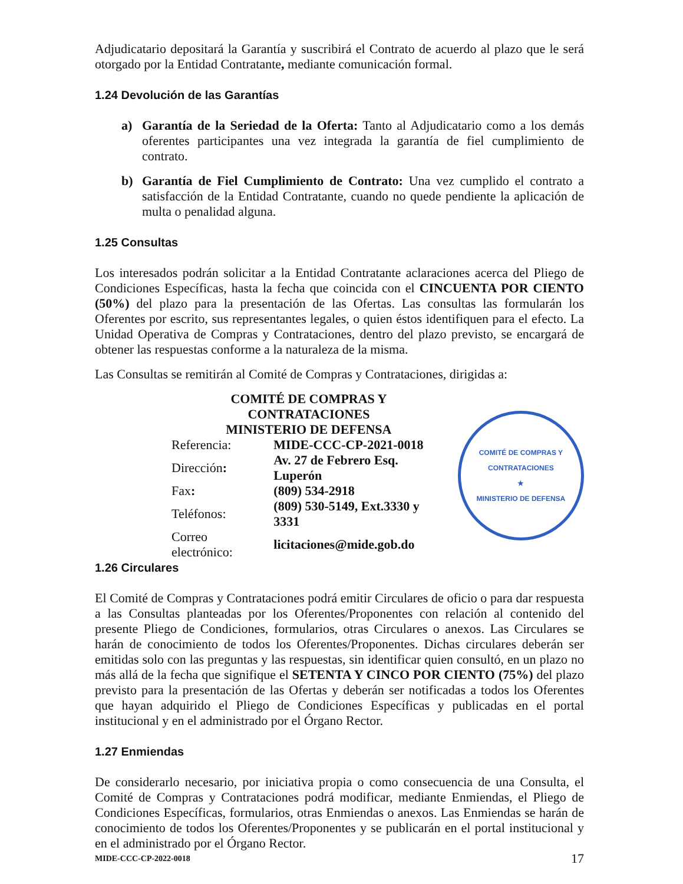Adjudicatario depositará la Garantía y suscribirá el Contrato de acuerdo al plazo que le será otorgado por la Entidad Contratante, mediante comunicación formal.
1.24 Devolución de las Garantías
a) Garantía de la Seriedad de la Oferta: Tanto al Adjudicatario como a los demás oferentes participantes una vez integrada la garantía de fiel cumplimiento de contrato.
b) Garantía de Fiel Cumplimiento de Contrato: Una vez cumplido el contrato a satisfacción de la Entidad Contratante, cuando no quede pendiente la aplicación de multa o penalidad alguna.
1.25 Consultas
Los interesados podrán solicitar a la Entidad Contratante aclaraciones acerca del Pliego de Condiciones Específicas, hasta la fecha que coincida con el CINCUENTA POR CIENTO (50%) del plazo para la presentación de las Ofertas. Las consultas las formularán los Oferentes por escrito, sus representantes legales, o quien éstos identifiquen para el efecto. La Unidad Operativa de Compras y Contrataciones, dentro del plazo previsto, se encargará de obtener las respuestas conforme a la naturaleza de la misma.
Las Consultas se remitirán al Comité de Compras y Contrataciones, dirigidas a:
| COMITÉ DE COMPRAS Y CONTRATACIONES | |
| MINISTERIO DE DEFENSA | |
| Referencia: | MIDE-CCC-CP-2021-0018 |
| Dirección : | Av. 27 de Febrero Esq. Luperón |
| Fax : | (809) 534-2918 |
| Teléfonos: | (809) 530-5149, Ext.3330 y 3331 |
| Correo electrónico: | licitaciones@mide.gob.do |
COMITÉ DE COMPRAS Y CONTRATACIONES
★
MINISTERIO DE DEFENSA
1.26 Circulares
El Comité de Compras y Contrataciones podrá emitir Circulares de oficio o para dar respuesta a las Consultas planteadas por los Oferentes/Proponentes con relación al contenido del presente Pliego de Condiciones, formularios, otras Circulares o anexos. Las Circulares se harán de conocimiento de todos los Oferentes/Proponentes. Dichas circulares deberán ser emitidas solo con las preguntas y las respuestas, sin identificar quien consultó, en un plazo no más allá de la fecha que signifique el SETENTA Y CINCO POR CIENTO (75%) del plazo previsto para la presentación de las Ofertas y deberán ser notificadas a todos los Oferentes que hayan adquirido el Pliego de Condiciones Específicas y publicadas en el portal institucional y en el administrado por el Órgano Rector.
1.27 Enmiendas
De considerarlo necesario, por iniciativa propia o como consecuencia de una Consulta, el Comité de Compras y Contrataciones podrá modificar, mediante Enmiendas, el Pliego de Condiciones Específicas, formularios, otras Enmiendas o anexos. Las Enmiendas se harán de conocimiento de todos los Oferentes/Proponentes y se publicarán en el portal institucional y en el administrado por el Órgano Rector.
MIDE-CCC-CP-2022-0018 17